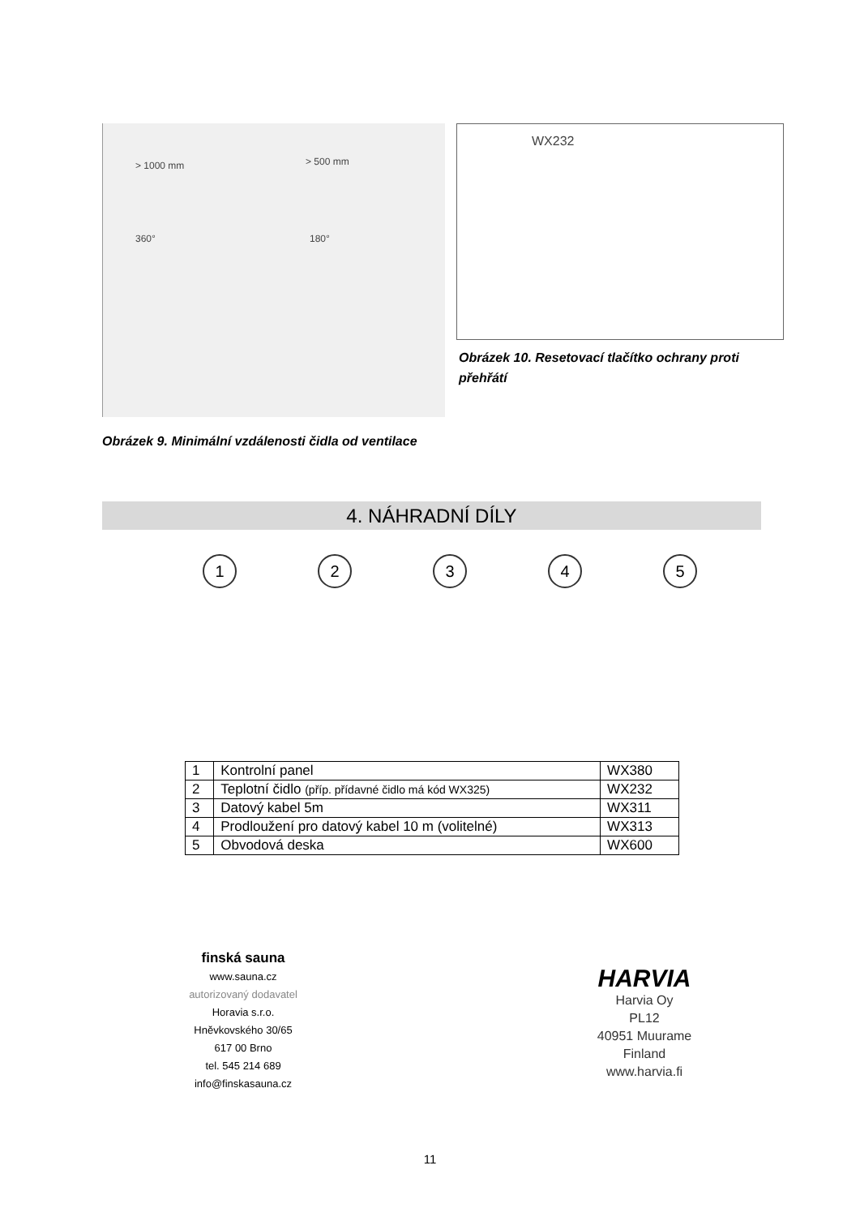> 1000 mm > 500 mm
360° 180°
WX232
Obrázek 10. Resetovací tlačítko ochrany proti přehřátí
Obrázek 9. Minimální vzdálenosti čidla od ventilace
4. NÁHRADNÍ DÍLY
1 2 3 4 5
| 1 | Kontrolní panel | WX380 |
| 2 | Teplotní čidlo (příp. přídavné čidlo má kód WX325) | WX232 |
| 3 | Datový kabel 5m | WX311 |
| 4 | Prodloužení pro datový kabel 10 m (volitelné) | WX313 |
| 5 | Obvodová deska | WX600 |
finská sauna
www.sauna.cz
autorizovaný dodavatel
Horavia s.r.o.
Hněvkovského 30/65
617 00 Brno
tel. 545 214 689
info@finskasauna.cz
HARVIA
Harvia Oy
PL12
40951 Muurame
Finland
www.harvia.fi
11